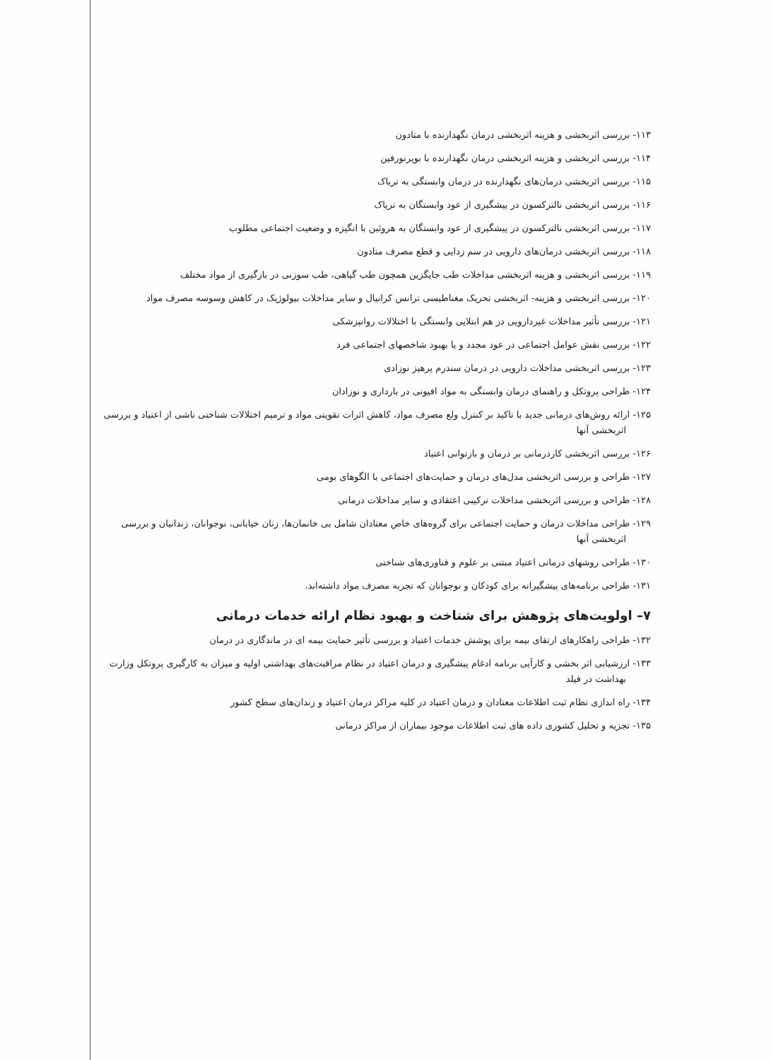۱۱۳- بررسی اثربخشی و هزینه اثربخشی درمان نگهدارنده با متادون
۱۱۴- بررسی اثربخشی و هزینه اثربخشی درمان نگهدارنده با بوپرنورفین
۱۱۵- بررسی اثربخشی درمان‌های نگهدارنده در درمان وابستگی به تریاک
۱۱۶- بررسی اثربخشی نالترکسون در پیشگیری از عود وابستگان به تریاک
۱۱۷- بررسی اثربخشی نالترکسون در پیشگیری از عود وابستگان به هروئین با انگیزه و وضعیت اجتماعی مطلوب
۱۱۸- بررسی اثربخشی درمان‌های دارویی در سم زدایی و قطع مصرف متادون
۱۱۹- بررسی اثربخشی و هزینه اثربخشی مداخلات طب جایگزین همچون طب گیاهی، طب سوزنی در بازگیری از مواد مختلف
۱۲۰- بررسی اثربخشی و هزینه- اثربخشی تحریک مغناطیسی ترانس کرانیال و سایر مداخلات بیولوژیک در کاهش وسوسه مصرف مواد
۱۲۱- بررسی تأثیر مداخلات غیردارویی در هم ابتلایی وابستگی با اختلالات روانپزشکی
۱۲۲- بررسی نقش عوامل اجتماعی در عود مجدد و یا بهبود شاخصهای اجتماعی فرد
۱۲۳- بررسی اثربخشی مداخلات دارویی در درمان سندرم پرهیز نوزادی
۱۲۴- طراحی پروتکل و راهنمای درمان وابستگی به مواد افیونی در بارداری و نوزادان
۱۲۵- ارائه روش‌های درمانی جدید با تاکید بر کنترل ولع مصرف مواد، کاهش اثرات تقویتی مواد و ترمیم اختلالات شناختی ناشی از اعتیاد و بررسی اثربخشی آنها
۱۲۶- بررسی اثربخشی کاردرمانی بر درمان و بازتوانی اعتیاد
۱۲۷- طراحی و بررسی اثربخشی مدل‌های درمان و حمایت‌های اجتماعی با الگوهای بومی
۱۲۸- طراحی و بررسی اثربخشی مداخلات ترکیبی اعتقادی و سایر مداخلات درمانی
۱۲۹- طراحی مداخلات درمان و حمایت اجتماعی برای گروه‌های خاص معتادان شامل بی خانمان‌ها، زنان خیابانی، نوجوانان، زندانیان و بررسی اثربخشی آنها
۱۳۰- طراحی روشهای درمانی اعتیاد مبتنی بر علوم و فناوری‌های شناختی
۱۳۱- طراحی برنامه‌های پیشگیرانه برای کودکان و نوجوانان که تجربه مصرف مواد داشته‌اند.
۷– اولویت‌های پژوهش برای شناخت و بهبود نظام ارائه خدمات درمانی
۱۳۲- طراحی راهکارهای ارتقای بیمه برای پوشش خدمات اعتیاد و بررسی تأثیر حمایت بیمه ای در ماندگاری در درمان
۱۳۳- ارزشیابی اثر بخشی و کارآیی برنامه ادغام پیشگیری و درمان اعتیاد در نظام مراقبت‌های بهداشتی اولیه و میزان به کارگیری پروتکل وزارت بهداشت در فیلد
۱۳۴- راه اندازی نظام ثبت اطلاعات معتادان و درمان اعتیاد در کلیه مراکز درمان اعتیاد و زندان‌های سطح کشور
۱۳۵- تجزیه و تحلیل کشوری داده های ثبت اطلاعات موجود بیماران از مراکز درمانی